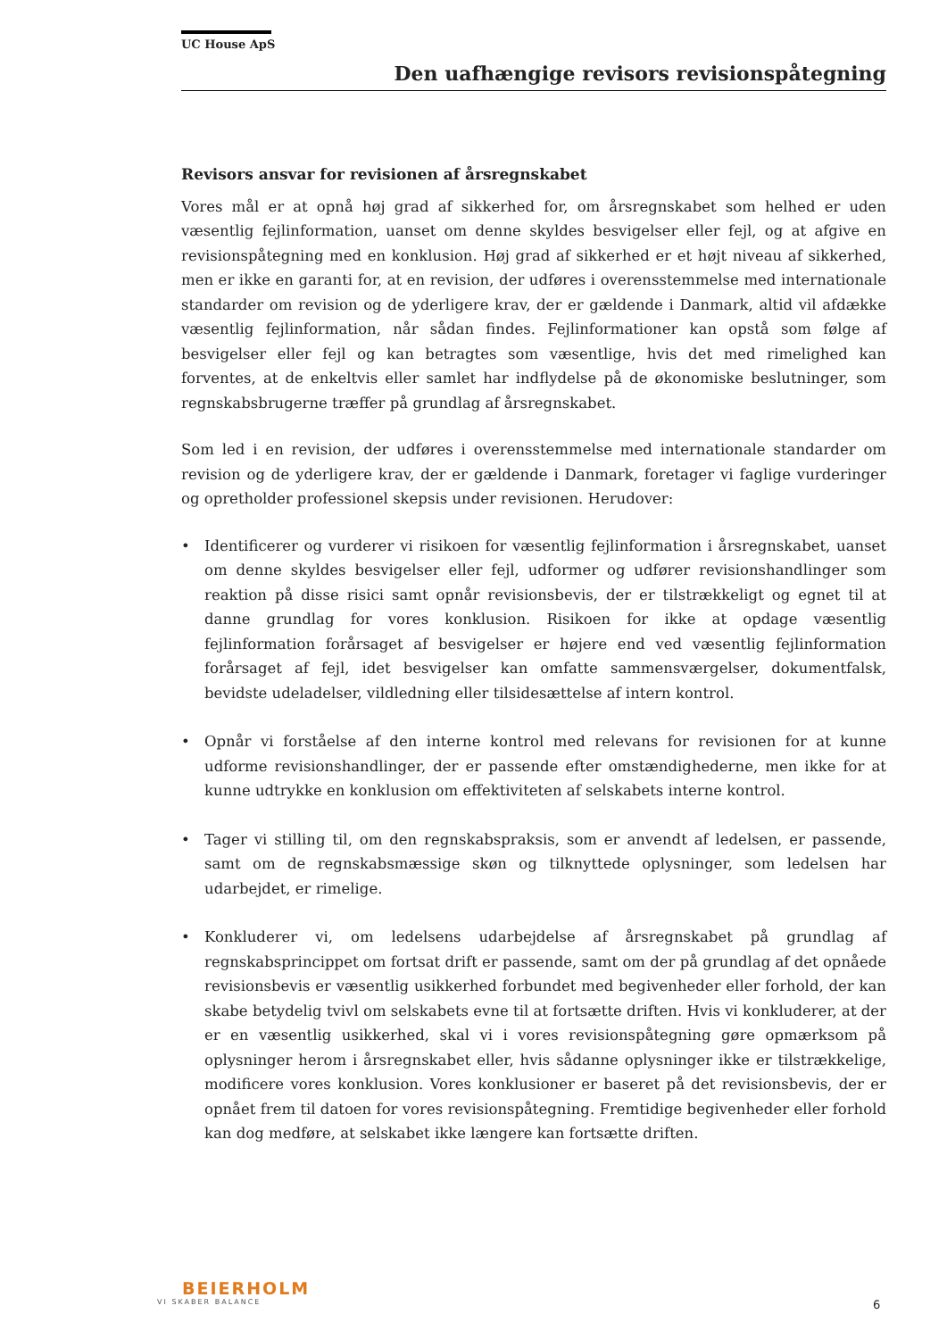UC House ApS
Den uafhængige revisors revisionspåtegning
Revisors ansvar for revisionen af årsregnskabet
Vores mål er at opnå høj grad af sikkerhed for, om årsregnskabet som helhed er uden væsentlig fejlinformation, uanset om denne skyldes besvigelser eller fejl, og at afgive en revisionspåtegning med en konklusion. Høj grad af sikkerhed er et højt niveau af sikkerhed, men er ikke en garanti for, at en revision, der udføres i overensstemmelse med internationale standarder om revision og de yderligere krav, der er gældende i Danmark, altid vil afdække væsentlig fejlinformation, når sådan findes. Fejlinformationer kan opstå som følge af besvigelser eller fejl og kan betragtes som væsentlige, hvis det med rimelighed kan forventes, at de enkeltvis eller samlet har indflydelse på de økonomiske beslutninger, som regnskabsbrugerne træffer på grundlag af årsregnskabet.
Som led i en revision, der udføres i overensstemmelse med internationale standarder om revision og de yderligere krav, der er gældende i Danmark, foretager vi faglige vurderinger og opretholder professionel skepsis under revisionen. Herudover:
• Identificerer og vurderer vi risikoen for væsentlig fejlinformation i årsregnskabet, uanset om denne skyldes besvigelser eller fejl, udformer og udfører revisionshandlinger som reaktion på disse risici samt opnår revisionsbevis, der er tilstrækkeligt og egnet til at danne grundlag for vores konklusion. Risikoen for ikke at opdage væsentlig fejlinformation forårsaget af besvigelser er højere end ved væsentlig fejlinformation forårsaget af fejl, idet besvigelser kan omfatte sammensværgelser, dokumentfalsk, bevidste udeladelser, vildledning eller tilsidesættelse af intern kontrol.
• Opnår vi forståelse af den interne kontrol med relevans for revisionen for at kunne udforme revisionshandlinger, der er passende efter omstændighederne, men ikke for at kunne udtrykke en konklusion om effektiviteten af selskabets interne kontrol.
• Tager vi stilling til, om den regnskabspraksis, som er anvendt af ledelsen, er passende, samt om de regnskabsmæssige skøn og tilknyttede oplysninger, som ledelsen har udarbejdet, er rimelige.
• Konkluderer vi, om ledelsens udarbejdelse af årsregnskabet på grundlag af regnskabsprincippet om fortsat drift er passende, samt om der på grundlag af det opnåede revisionsbevis er væsentlig usikkerhed forbundet med begivenheder eller forhold, der kan skabe betydelig tvivl om selskabets evne til at fortsætte driften. Hvis vi konkluderer, at der er en væsentlig usikkerhed, skal vi i vores revisionspåtegning gøre opmærksom på oplysninger herom i årsregnskabet eller, hvis sådanne oplysninger ikke er tilstrækkelige, modificere vores konklusion. Vores konklusioner er baseret på det revisionsbevis, der er opnået frem til datoen for vores revisionspåtegning. Fremtidige begivenheder eller forhold kan dog medføre, at selskabet ikke længere kan fortsætte driften.
BEIERHOLM
VI SKABER BALANCE
6